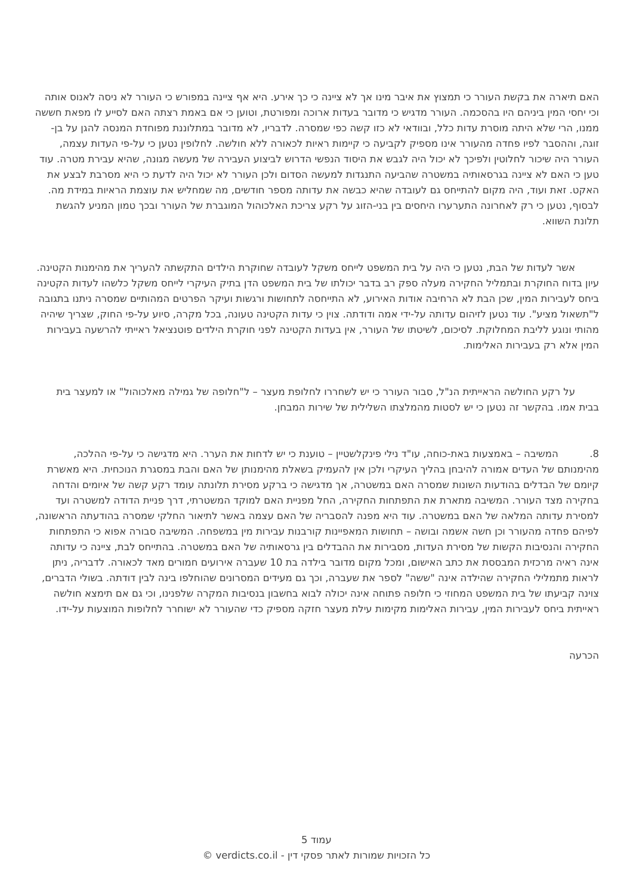האם תיארה את בקשת העורר כי תמצוץ את איבר מינו אך לא ציינה כי כך אירע. היא אף ציינה במפורש כי העורר לא ניסה לאנוס אותה וכי יחסי המין ביניהם היו בהסכמה. העורר מדגיש כי מדובר בעדות ארוכה ומפורטת, וטוען כי אם באמת רצתה האם לסייע לו מפאת חששה ממנו, הרי שלא היתה מוסרת עדות כלל, ובוודאי לא כזו קשה כפי שמסרה. לדבריו, לא מדובר במתלוננת מפוחדת המנסה להגן על בן-זוגה, וההסבר לפיו פחדה מהעורר אינו מספיק לקביעה כי קיימות ראיות לכאורה ללא חולשה. לחלופין נטען כי על-פי העדות עצמה, העורר היה שיכור לחלוטין ולפיכך לא יכול היה לגבש את היסוד הנפשי הדרוש לביצוע העבירה של מעשה מגונה, שהיא עבירת מטרה. עוד טען כי האם לא ציינה בגרסאותיה במשטרה שהביעה התנגדות למעשה הסדום ולכן העורר לא יכול היה לדעת כי היא מסרבת לבצע את האקט. זאת ועוד, היה מקום להתייחס גם לעובדה שהיא כבשה את עדותה מספר חודשים, מה שמחליש את עוצמת הראיות במידת מה. לבסוף, נטען כי רק לאחרונה התערערו היחסים בין בני-הזוג על רקע צריכת האלכוהול המוגברת של העורר ובכך טמון המניע להגשת תלונת השווא.
אשר לעדות של הבת, נטען כי היה על בית המשפט לייחס משקל לעובדה שחוקרת הילדים התקשתה להעריך את מהימנות הקטינה. עיון בדוח החוקרת ובתמליל החקירה מעלה ספק רב בדבר יכולתו של בית המשפט הדן בתיק העיקרי לייחס משקל כלשהו לעדות הקטינה ביחס לעבירות המין, שכן הבת לא הרחיבה אודות האירוע, לא התייחסה לתחושות ורגשות ועיקר הפרטים המהותיים שמסרה ניתנו בתגובה ל"תשאול מציע". עוד נטען לזיהום עדותה על-ידי אמה ודודתה. צוין כי עדות הקטינה טעונה, בכל מקרה, סיוע על-פי החוק, שצריך שיהיה מהותי ונוגע לליבת המחלוקת. לסיכום, לשיטתו של העורר, אין בעדות הקטינה לפני חוקרת הילדים פוטנציאל ראייתי להרשעה בעבירות המין אלא רק בעבירות האלימות.
על רקע החולשה הראייתית הנ"ל, סבור העורר כי יש לשחררו לחלופת מעצר – ל"חלופה של גמילה מאלכוהול" או למעצר בית בבית אמו. בהקשר זה נטען כי יש לסטות מהמלצתו השלילית של שירות המבחן.
8. המשיבה – באמצעות באת-כוחה, עו"ד נילי פינקלשטיין – טוענת כי יש לדחות את הערר. היא מדגישה כי על-פי ההלכה, מהימנותם של העדים אמורה להיבחן בהליך העיקרי ולכן אין להעמיק בשאלת מהימנותן של האם והבת במסגרת הנוכחית. היא מאשרת קיומם של הבדלים בהודעות השונות שמסרה האם במשטרה, אך מדגישה כי ברקע מסירת תלונתה עומד רקע קשה של איומים והדחה בחקירה מצד העורר. המשיבה מתארת את התפתחות החקירה, החל מפניית האם למוקד המשטרתי, דרך פניית הדודה למשטרה ועד למסירת עדותה המלאה של האם במשטרה. עוד היא מפנה להסבריה של האם עצמה באשר לתיאור החלקי שמסרה בהודעתה הראשונה, לפיהם פחדה מהעורר וכן חשה אשמה ובושה – תחושות המאפיינות קורבנות עבירות מין במשפחה. המשיבה סבורה אפוא כי התפתחות החקירה והנסיבות הקשות של מסירת העדות, מסבירות את ההבדלים בין גרסאותיה של האם במשטרה. בהתייחס לבת, ציינה כי עדותה אינה ראיה מרכזית המבססת את כתב האישום, ומכל מקום מדובר בילדה בת 10 שעברה אירועים חמורים מאד לכאורה. לדבריה, ניתן לראות מתמלילי החקירה שהילדה אינה "ששה" לספר את שעברה, וכך גם מעידים המסרונים שהוחלפו בינה לבין דודתה. בשולי הדברים, צוינה קביעתו של בית המשפט המחוזי כי חלופה פתוחה אינה יכולה לבוא בחשבון בנסיבות המקרה שלפנינו, וכי גם אם תימצא חולשה ראייתית ביחס לעבירות המין, עבירות האלימות מקימות עילת מעצר חזקה מספיק כדי שהעורר לא ישוחרר לחלופות המוצעות על-ידו.
הכרעה
עמוד 5
כל הזכויות שמורות לאתר פסקי דין - verdicts.co.il ©